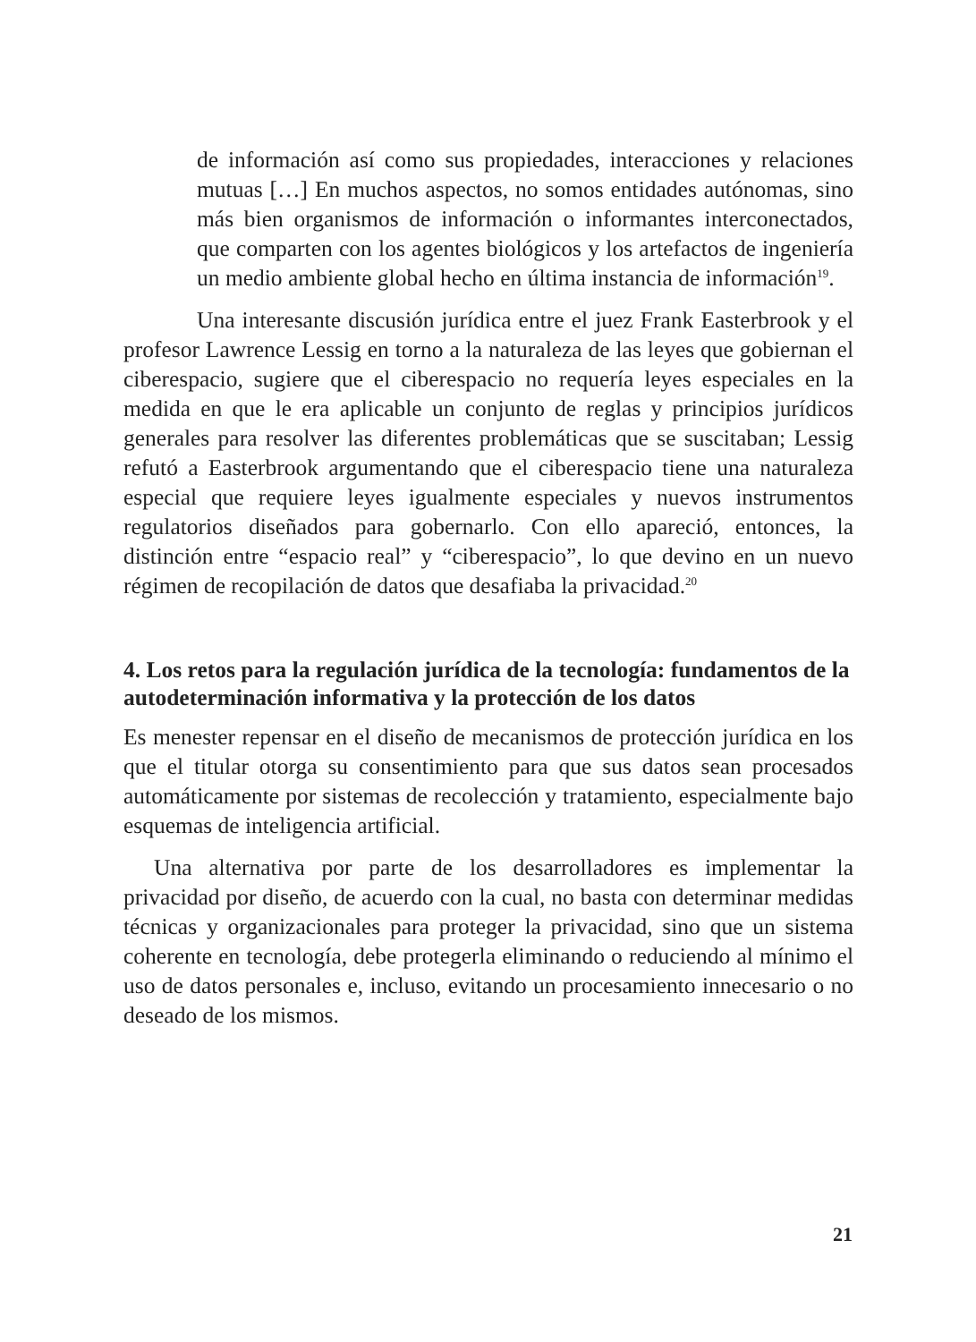de información así como sus propiedades, interacciones y relaciones mutuas […] En muchos aspectos, no somos entidades autónomas, sino más bien organismos de información o informantes interconectados, que comparten con los agentes biológicos y los artefactos de ingeniería un medio ambiente global hecho en última instancia de información<sup>19</sup>.
Una interesante discusión jurídica entre el juez Frank Easterbrook y el profesor Lawrence Lessig en torno a la naturaleza de las leyes que gobiernan el ciberespacio, sugiere que el ciberespacio no requería leyes especiales en la medida en que le era aplicable un conjunto de reglas y principios jurídicos generales para resolver las diferentes problemáticas que se suscitaban; Lessig refutó a Easterbrook argumentando que el ciberespacio tiene una naturaleza especial que requiere leyes igualmente especiales y nuevos instrumentos regulatorios diseñados para gobernarlo. Con ello apareció, entonces, la distinción entre “espacio real” y “ciberespacio”, lo que devino en un nuevo régimen de recopilación de datos que desafiaba la privacidad.<sup>20</sup>
4. Los retos para la regulación jurídica de la tecnología: fundamentos de la autodeterminación informativa y la protección de los datos
Es menester repensar en el diseño de mecanismos de protección jurídica en los que el titular otorga su consentimiento para que sus datos sean procesados automáticamente por sistemas de recolección y tratamiento, especialmente bajo esquemas de inteligencia artificial.
Una alternativa por parte de los desarrolladores es implementar la privacidad por diseño, de acuerdo con la cual, no basta con determinar medidas técnicas y organizacionales para proteger la privacidad, sino que un sistema coherente en tecnología, debe protegerla eliminando o reduciendo al mínimo el uso de datos personales e, incluso, evitando un procesamiento innecesario o no deseado de los mismos.
21